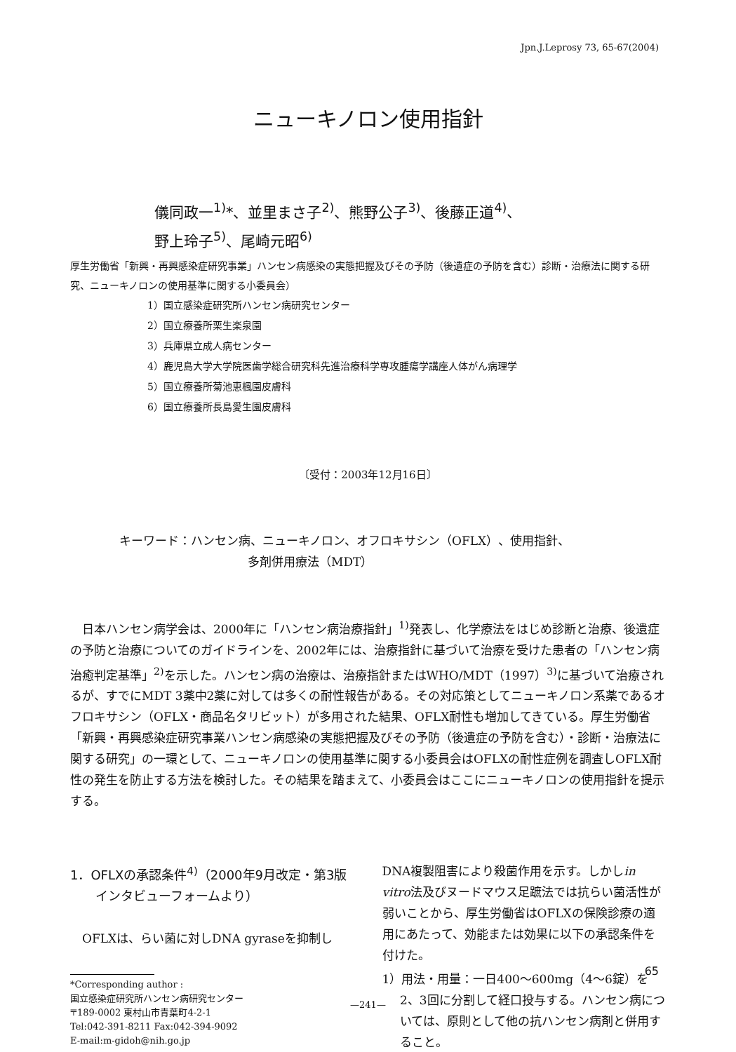Jpn.J.Leprosy 73, 65-67(2004)
ニューキノロン使用指針
儀同政一<sup>1)</sup>*、並里まさ子<sup>2)</sup>、熊野公子<sup>3)</sup>、後藤正道<sup>4)</sup>、
野上玲子<sup>5)</sup>、尾崎元昭<sup>6)</sup>
厚生労働省「新興・再興感染症研究事業」ハンセン病感染の実態把握及びその予防（後遺症の予防を含む）診断・治療法に関する研究、ニューキノロンの使用基準に関する小委員会）
1）国立感染症研究所ハンセン病研究センター
2）国立療養所栗生楽泉園
3）兵庫県立成人病センター
4）鹿児島大学大学院医歯学総合研究科先進治療科学専攻腫瘍学講座人体がん病理学
5）国立療養所菊池恵楓園皮膚科
6）国立療養所長島愛生園皮膚科
〔受付：2003年12月16日〕
キーワード：ハンセン病、ニューキノロン、オフロキサシン（OFLX）、使用指針、
多剤併用療法（MDT）
日本ハンセン病学会は、2000年に「ハンセン病治療指針」<sup>1)</sup>発表し、化学療法をはじめ診断と治療、後遺症の予防と治療についてのガイドラインを、2002年には、治療指針に基づいて治療を受けた患者の「ハンセン病治癒判定基準」<sup>2)</sup>を示した。ハンセン病の治療は、治療指針またはWHO/MDT（1997）<sup>3)</sup>に基づいて治療されるが、すでにMDT 3薬中2薬に対しては多くの耐性報告がある。その対応策としてニューキノロン系薬であるオフロキサシン（OFLX・商品名タリビット）が多用された結果、OFLX耐性も増加してきている。厚生労働省「新興・再興感染症研究事業ハンセン病感染の実態把握及びその予防（後遺症の予防を含む）・診断・治療法に関する研究」の一環として、ニューキノロンの使用基準に関する小委員会はOFLXの耐性症例を調査しOFLX耐性の発生を防止する方法を検討した。その結果を踏まえて、小委員会はここにニューキノロンの使用指針を提示する。
1．OFLXの承認条件<sup>4)</sup>（2000年9月改定・第3版インタビューフォームより）
OFLXは、らい菌に対しDNA gyraseを抑制し
*Corresponding author :
国立感染症研究所ハンセン病研究センター
〒189-0002 東村山市青葉町4-2-1
Tel:042-391-8211 Fax:042-394-9092
E-mail:m-gidoh@nih.go.jp
DNA複製阻害により殺菌作用を示す。しかしin vitro法及びヌードマウス足蹠法では抗らい菌活性が弱いことから、厚生労働省はOFLXの保険診療の適用にあたって、効能または効果に以下の承認条件を付けた。
1）用法・用量：一日400〜600mg（4〜6錠）を2、3回に分割して経口投与する。ハンセン病については、原則として他の抗ハンセン病剤と併用すること。
65
—241—